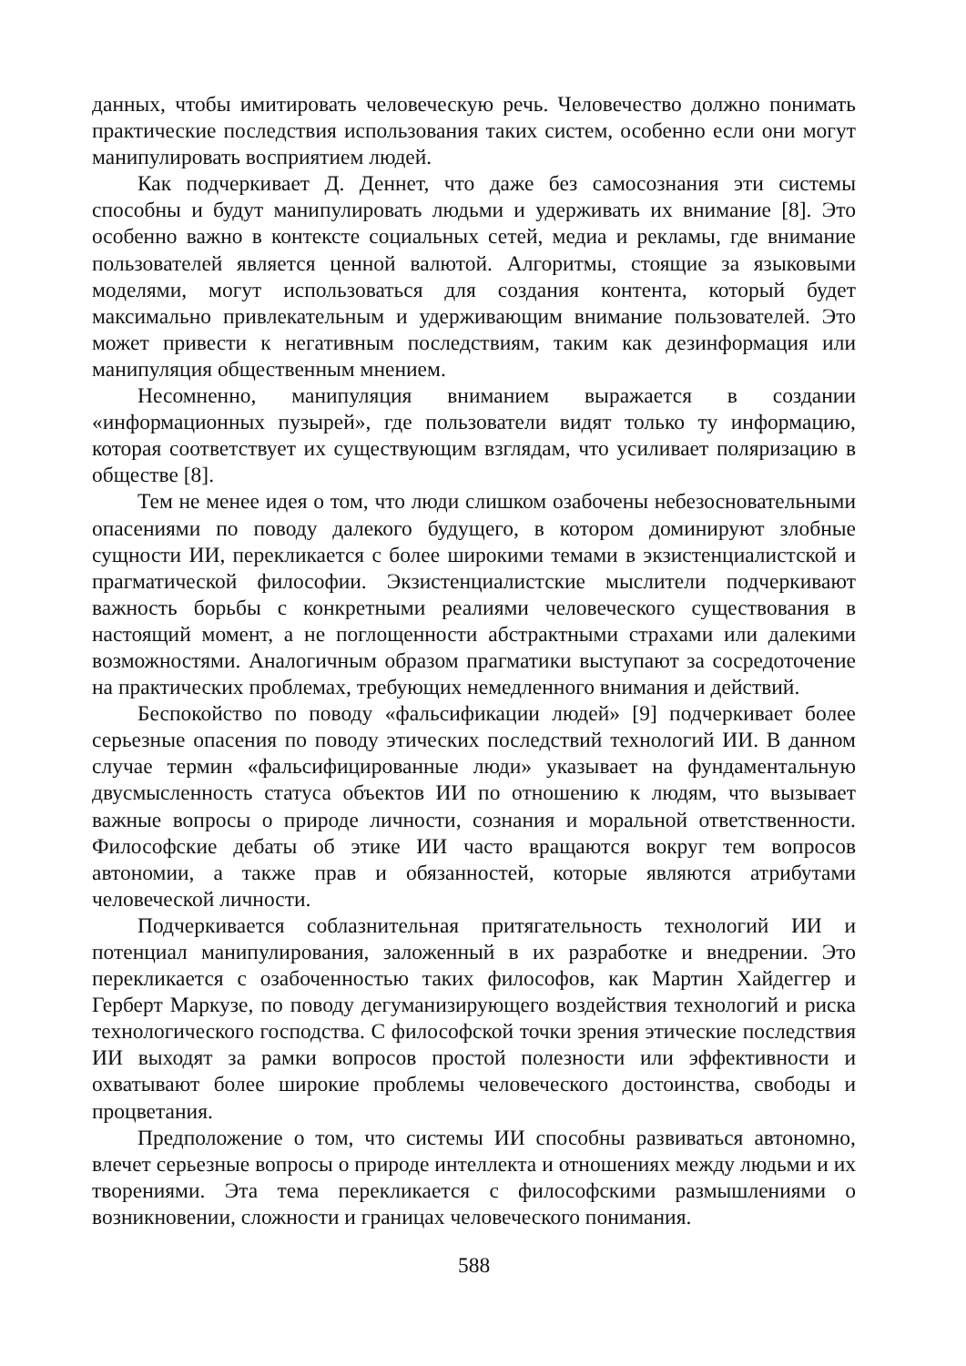данных, чтобы имитировать человеческую речь. Человечество должно понимать практические последствия использования таких систем, особенно если они могут манипулировать восприятием людей.
Как подчеркивает Д. Деннет, что даже без самосознания эти системы способны и будут манипулировать людьми и удерживать их внимание [8]. Это особенно важно в контексте социальных сетей, медиа и рекламы, где внимание пользователей является ценной валютой. Алгоритмы, стоящие за языковыми моделями, могут использоваться для создания контента, который будет максимально привлекательным и удерживающим внимание пользователей. Это может привести к негативным последствиям, таким как дезинформация или манипуляция общественным мнением.
Несомненно, манипуляция вниманием выражается в создании «информационных пузырей», где пользователи видят только ту информацию, которая соответствует их существующим взглядам, что усиливает поляризацию в обществе [8].
Тем не менее идея о том, что люди слишком озабочены небезосновательными опасениями по поводу далекого будущего, в котором доминируют злобные сущности ИИ, перекликается с более широкими темами в экзистенциалистской и прагматической философии. Экзистенциалистские мыслители подчеркивают важность борьбы с конкретными реалиями человеческого существования в настоящий момент, а не поглощенности абстрактными страхами или далекими возможностями. Аналогичным образом прагматики выступают за сосредоточение на практических проблемах, требующих немедленного внимания и действий.
Беспокойство по поводу «фальсификации людей» [9] подчеркивает более серьезные опасения по поводу этических последствий технологий ИИ. В данном случае термин «фальсифицированные люди» указывает на фундаментальную двусмысленность статуса объектов ИИ по отношению к людям, что вызывает важные вопросы о природе личности, сознания и моральной ответственности. Философские дебаты об этике ИИ часто вращаются вокруг тем вопросов автономии, а также прав и обязанностей, которые являются атрибутами человеческой личности.
Подчеркивается соблазнительная притягательность технологий ИИ и потенциал манипулирования, заложенный в их разработке и внедрении. Это перекликается с озабоченностью таких философов, как Мартин Хайдеггер и Герберт Маркузе, по поводу дегуманизирующего воздействия технологий и риска технологического господства. С философской точки зрения этические последствия ИИ выходят за рамки вопросов простой полезности или эффективности и охватывают более широкие проблемы человеческого достоинства, свободы и процветания.
Предположение о том, что системы ИИ способны развиваться автономно, влечет серьезные вопросы о природе интеллекта и отношениях между людьми и их творениями. Эта тема перекликается с философскими размышлениями о возникновении, сложности и границах человеческого понимания.
588